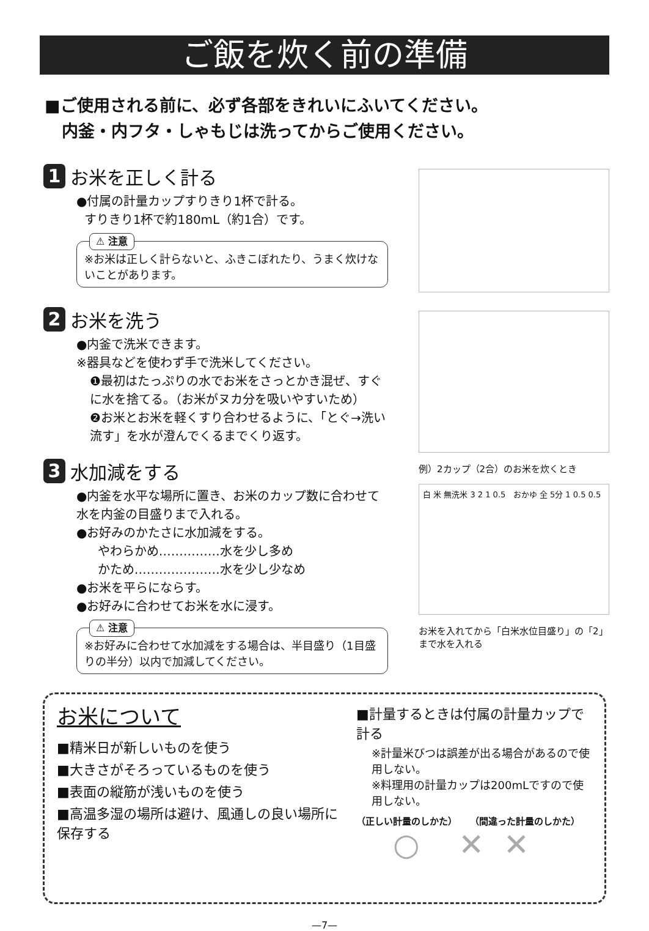ご飯を炊く前の準備
■ご使用される前に、必ず各部をきれいにふいてください。
内釜・内フタ・しゃもじは洗ってからご使用ください。
1 お米を正しく計る
●付属の計量カップすりきり1杯で計る。
すりきり1杯で約180mL（約1合）です。
⚠ 注意
※お米は正しく計らないと、ふきこぼれたり、うまく炊けないことがあります。
2 お米を洗う
●内釜で洗米できます。
※器具などを使わず手で洗米してください。
❶最初はたっぷりの水でお米をさっとかき混ぜ、すぐに水を捨てる。（お米がヌカ分を吸いやすいため）
❷お米とお米を軽くすり合わせるように、「とぐ→洗い流す」を水が澄んでくるまでくり返す。
3 水加減をする
●内釜を水平な場所に置き、お米のカップ数に合わせて水を内釜の目盛りまで入れる。
●お好みのかたさに水加減をする。
やわらかめ……………水を少し多め
かため…………………水を少し少なめ
●お米を平らにならす。
●お好みに合わせてお米を水に浸す。
⚠ 注意
※お好みに合わせて水加減をする場合は、半目盛り（1目盛りの半分）以内で加減してください。
例）2カップ（2合）のお米を炊くとき
白 米 無洗米 3 2 1 0.5 おかゆ 全 5分 1 0.5 0.5
お米を入れてから「白米水位目盛り」の「2」まで水を入れる
お米について
■精米日が新しいものを使う
■大きさがそろっているものを使う
■表面の縦筋が浅いものを使う
■高温多湿の場所は避け、風通しの良い場所に保存する
■計量するときは付属の計量カップで計る
※計量米びつは誤差が出る場合があるので使用しない。
※料理用の計量カップは200mLですので使用しない。
（正しい計量のしかた） （間違った計量のしかた）
○ ✕ ✕
—7—